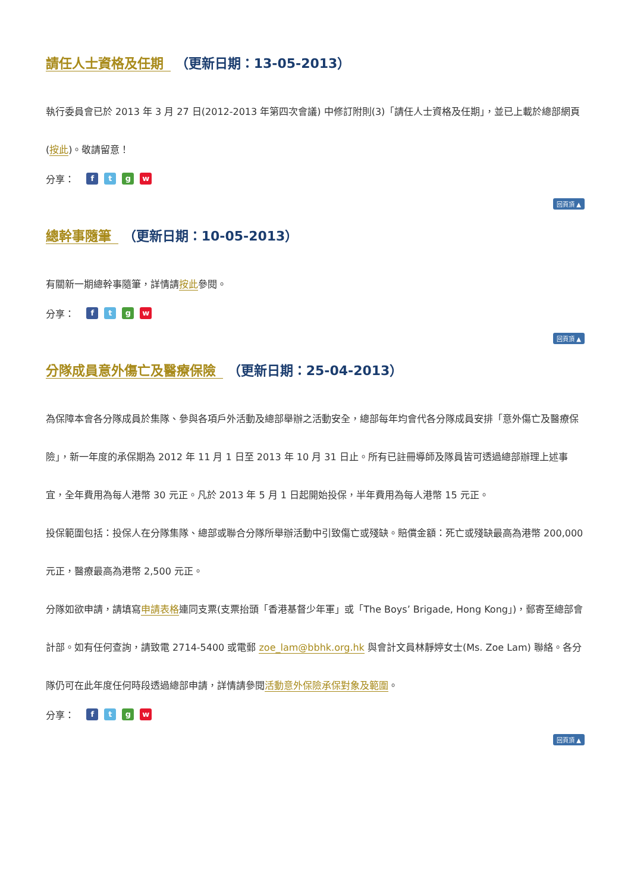請任人士資格及任期 （更新日期：13-05-2013）
執行委員會已於 2013 年 3 月 27 日(2012-2013 年第四次會議) 中修訂附則(3)「請任人士資格及任期」，並已上載於總部網頁(按此)。敬請留意！
分享： ftgw
回頁頂 ▲
總幹事隨筆 （更新日期：10-05-2013）
有關新一期總幹事隨筆，詳情請按此參閱。
分享： ftgw
回頁頂 ▲
分隊成員意外傷亡及醫療保險 （更新日期：25-04-2013）
為保障本會各分隊成員於集隊、參與各項戶外活動及總部舉辦之活動安全，總部每年均會代各分隊成員安排「意外傷亡及醫療保險」，新一年度的承保期為 2012 年 11 月 1 日至 2013 年 10 月 31 日止。所有已註冊導師及隊員皆可透過總部辦理上述事宜，全年費用為每人港幣 30 元正。凡於 2013 年 5 月 1 日起開始投保，半年費用為每人港幣 15 元正。
投保範圍包括：投保人在分隊集隊、總部或聯合分隊所舉辦活動中引致傷亡或殘缺。賠償金額：死亡或殘缺最高為港幣 200,000 元正，醫療最高為港幣 2,500 元正。
分隊如欲申請，請填寫申請表格連同支票(支票抬頭「香港基督少年軍」或「The Boys’ Brigade, Hong Kong」)，郵寄至總部會計部。如有任何查詢，請致電 2714-5400 或電郵 zoe_lam@bbhk.org.hk 與會計文員林靜婷女士(Ms. Zoe Lam) 聯絡。各分隊仍可在此年度任何時段透過總部申請，詳情請參閱活動意外保險承保對象及範圍。
分享： ftgw
回頁頂 ▲